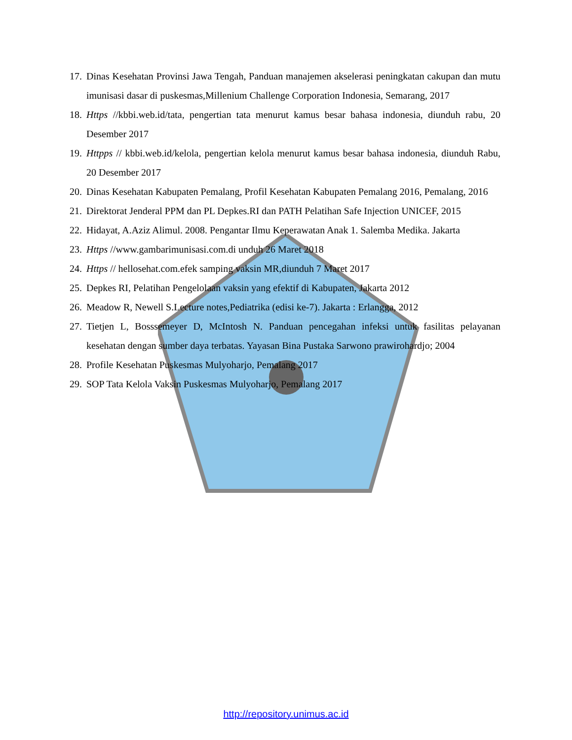17. Dinas Kesehatan Provinsi Jawa Tengah, Panduan manajemen akselerasi peningkatan cakupan dan mutu imunisasi dasar di puskesmas,Millenium Challenge Corporation Indonesia, Semarang, 2017
18. Https //kbbi.web.id/tata, pengertian tata menurut kamus besar bahasa indonesia, diunduh rabu, 20 Desember 2017
19. Httpps // kbbi.web.id/kelola, pengertian kelola menurut kamus besar bahasa indonesia, diunduh Rabu, 20 Desember 2017
20. Dinas Kesehatan Kabupaten Pemalang, Profil Kesehatan Kabupaten Pemalang 2016, Pemalang, 2016
21. Direktorat Jenderal PPM dan PL Depkes.RI dan PATH Pelatihan Safe Injection UNICEF, 2015
22. Hidayat, A.Aziz Alimul. 2008. Pengantar Ilmu Keperawatan Anak 1. Salemba Medika. Jakarta
23. Https //www.gambarimunisasi.com.di unduh 26 Maret 2018
24. Https // hellosehat.com.efek samping vaksin MR,diunduh 7 Maret 2017
25. Depkes RI, Pelatihan Pengelolaan vaksin yang efektif di Kabupaten, Jakarta 2012
26. Meadow R, Newell S.Lecture notes,Pediatrika (edisi ke-7). Jakarta : Erlangga, 2012
27. Tietjen L, Bosssemeyer D, McIntosh N. Panduan pencegahan infeksi untuk fasilitas pelayanan kesehatan dengan sumber daya terbatas. Yayasan Bina Pustaka Sarwono prawirohardjo; 2004
28. Profile Kesehatan Puskesmas Mulyoharjo, Pemalang 2017
29. SOP Tata Kelola Vaksin Puskesmas Mulyoharjo, Pemalang 2017
http://repository.unimus.ac.id